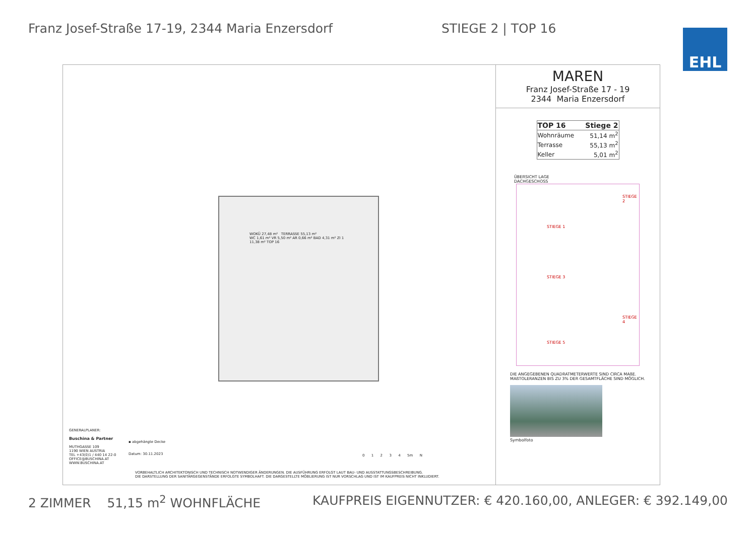Franz Josef-Straße 17-19, 2344 Maria Enzersdorf STIEGE 2 | TOP 16
EHL
WOKÜ 27,48 m² TERRASSE 55,13 m²
WC 1,61 m² VR 5,50 m² AR 0,66 m² BAD 4,31 m² ZI 1 11,38 m² TOP 16
GENERALPLANER:
Buschina & Partner
MUTHGASSE 109
1190 WIEN AUSTRIA
TEL +43(0)1 / 440 14 22-0
OFFICE@BUSCHINA.AT
WWW.BUSCHINA.AT
▪ abgehängte Decke
Datum: 30.11.2023
0 1 2 3 4 5m N
VORBEHALTLICH ARCHITEKTONISCH UND TECHNISCH NOTWENDIGER ÄNDERUNGEN. DIE AUSFÜHRUNG ERFOLGT LAUT BAU- UND AUSSTATTUNGSBESCHREIBUNG.
DIE DARSTELLUNG DER SANITÄRGEGENSTÄNDE ERFOLGTE SYMBOLHAFT. DIE DARGESTELLTE MÖBLIERUNG IST NUR VORSCHLAG UND IST IM KAUFPREIS NICHT INKLUDIERT.
MAREN
Franz Josef-Straße 17 - 19
2344 Maria Enzersdorf
| TOP 16 | Stiege 2 |
| --- | --- |
| Wohnräume | 51,14 m<sup>2</sup> |
| Terrasse | 55,13 m<sup>2</sup> |
| Keller | 5,01 m<sup>2</sup> |
ÜBERSICHT LAGE
DACHGESCHOSS
STIEGE 2
STIEGE 1
STIEGE 3
STIEGE 4
STIEGE 5
DIE ANGEGEBENEN QUADRATMETERWERTE SIND CIRCA MAßE.
MAßTOLERANZEN BIS ZU 3% DER GESAMTFLÄCHE SIND MÖGLICH.
Symbolfoto
2 ZIMMER 51,15 m<sup>2</sup> WOHNFLÄCHE
KAUFPREIS EIGENNUTZER: € 420.160,00, ANLEGER: € 392.149,00